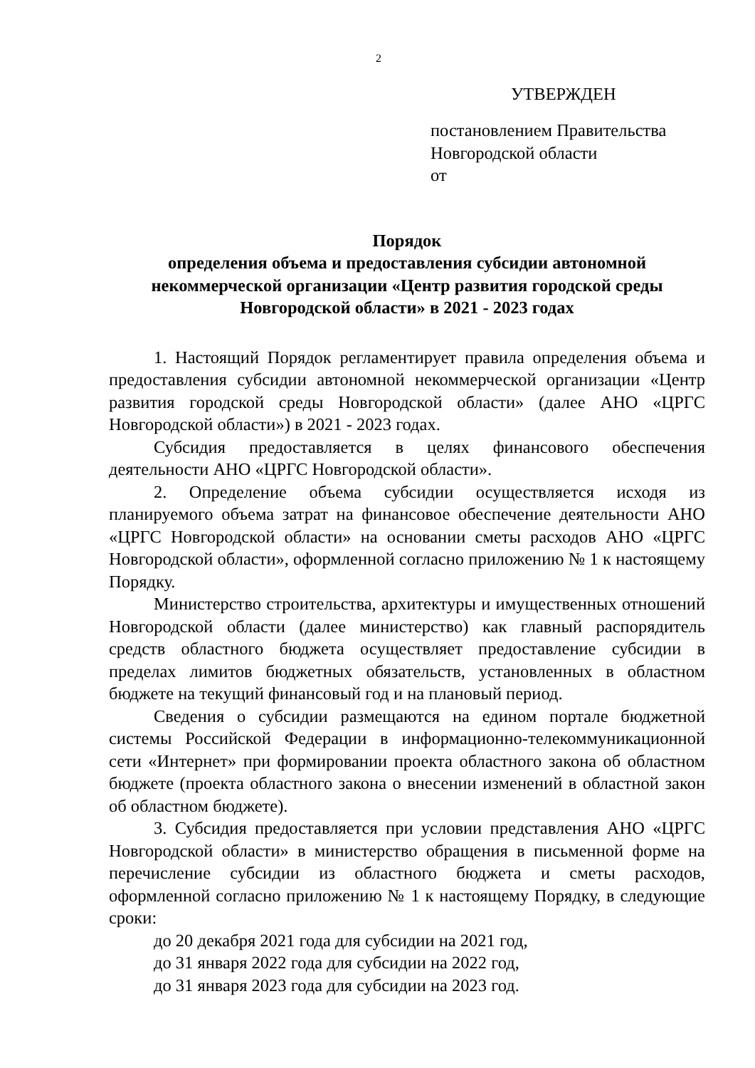2
УТВЕРЖДЕН
постановлением Правительства
Новгородской области
от
Порядок
определения объема и предоставления субсидии автономной некоммерческой организации «Центр развития городской среды Новгородской области» в 2021 - 2023 годах
1. Настоящий Порядок регламентирует правила определения объема и предоставления субсидии автономной некоммерческой организации «Центр развития городской среды Новгородской области» (далее АНО «ЦРГС Новгородской области») в 2021 - 2023 годах.
Субсидия предоставляется в целях финансового обеспечения деятельности АНО «ЦРГС Новгородской области».
2. Определение объема субсидии осуществляется исходя из планируемого объема затрат на финансовое обеспечение деятельности АНО «ЦРГС Новгородской области» на основании сметы расходов АНО «ЦРГС Новгородской области», оформленной согласно приложению № 1 к настоящему Порядку.
Министерство строительства, архитектуры и имущественных отношений Новгородской области (далее министерство) как главный распорядитель средств областного бюджета осуществляет предоставление субсидии в пределах лимитов бюджетных обязательств, установленных в областном бюджете на текущий финансовый год и на плановый период.
Сведения о субсидии размещаются на едином портале бюджетной системы Российской Федерации в информационно-телекоммуникационной сети «Интернет» при формировании проекта областного закона об областном бюджете (проекта областного закона о внесении изменений в областной закон об областном бюджете).
3. Субсидия предоставляется при условии представления АНО «ЦРГС Новгородской области» в министерство обращения в письменной форме на перечисление субсидии из областного бюджета и сметы расходов, оформленной согласно приложению № 1 к настоящему Порядку, в следующие сроки:
до 20 декабря 2021 года для субсидии на 2021 год,
до 31 января 2022 года для субсидии на 2022 год,
до 31 января 2023 года для субсидии на 2023 год.